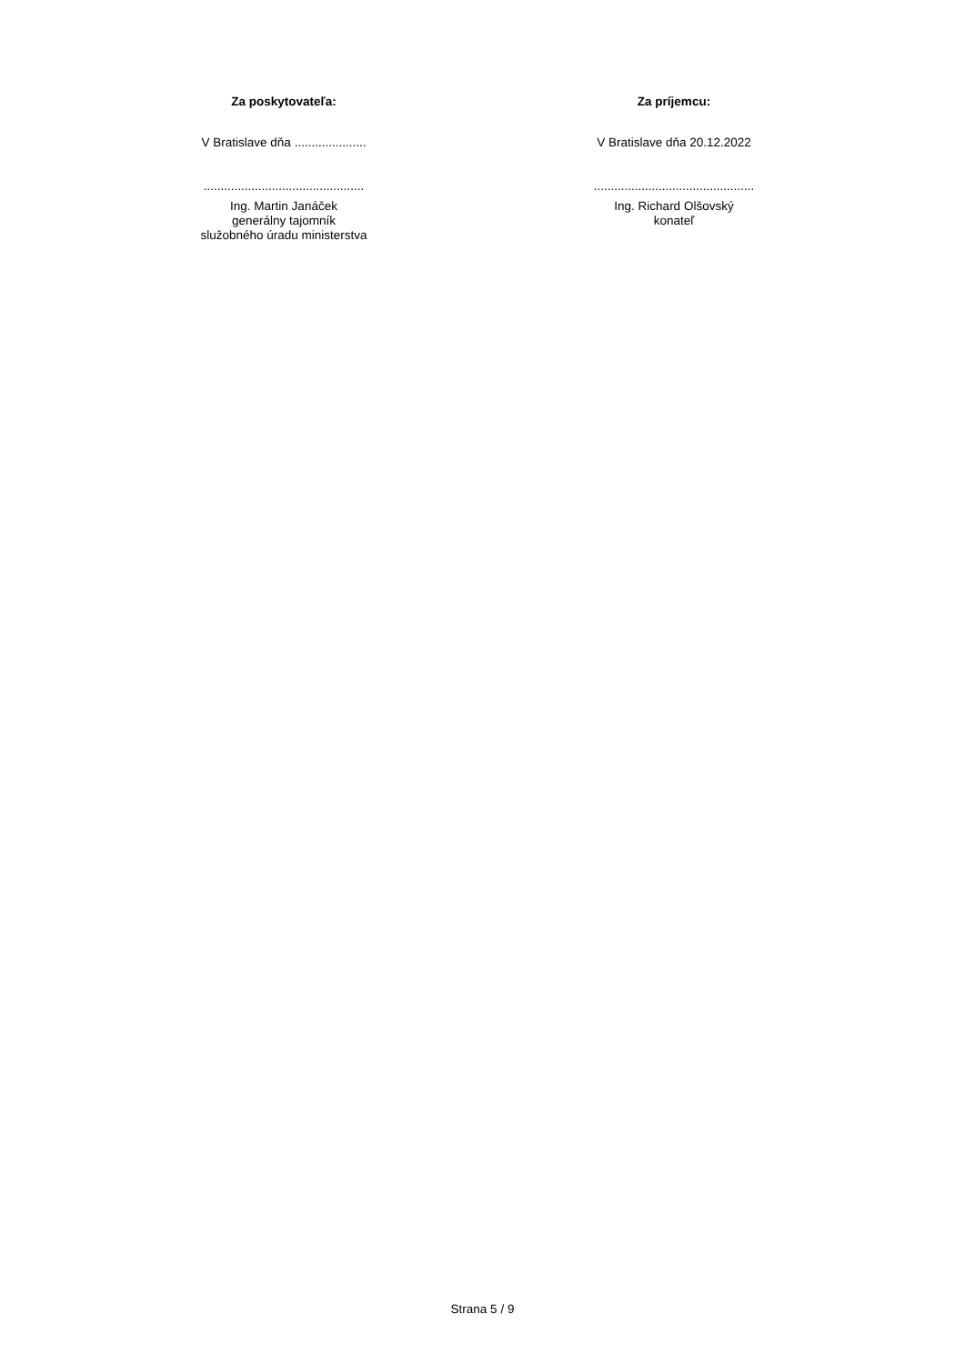Za poskytovateľa:
V Bratislave dňa .....................
...............................................
Ing. Martin Janáček
generálny tajomník
služobného úradu ministerstva
Za príjemcu:
V Bratislave dňa 20.12.2022
...............................................
Ing. Richard Olšovský
konateľ
Strana 5 / 9